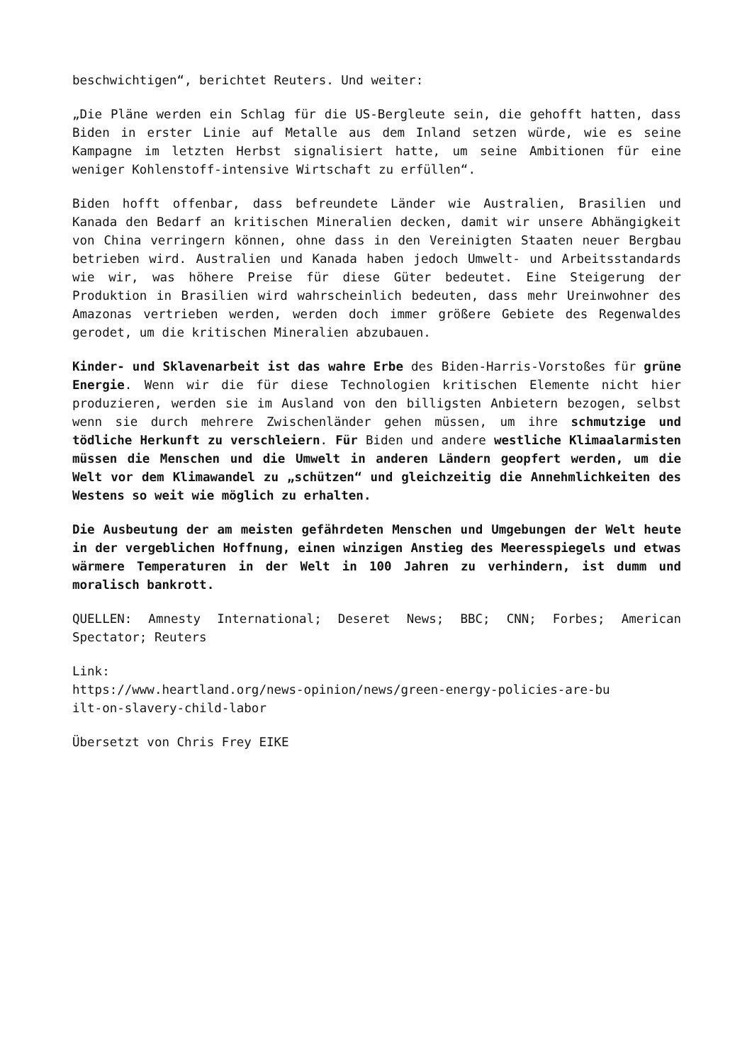beschwichtigen“, berichtet Reuters. Und weiter:
„Die Pläne werden ein Schlag für die US-Bergleute sein, die gehofft hatten, dass Biden in erster Linie auf Metalle aus dem Inland setzen würde, wie es seine Kampagne im letzten Herbst signalisiert hatte, um seine Ambitionen für eine weniger Kohlenstoff-intensive Wirtschaft zu erfüllen“.
Biden hofft offenbar, dass befreundete Länder wie Australien, Brasilien und Kanada den Bedarf an kritischen Mineralien decken, damit wir unsere Abhängigkeit von China verringern können, ohne dass in den Vereinigten Staaten neuer Bergbau betrieben wird. Australien und Kanada haben jedoch Umwelt- und Arbeitsstandards wie wir, was höhere Preise für diese Güter bedeutet. Eine Steigerung der Produktion in Brasilien wird wahrscheinlich bedeuten, dass mehr Ureinwohner des Amazonas vertrieben werden, werden doch immer größere Gebiete des Regenwaldes gerodet, um die kritischen Mineralien abzubauen.
Kinder- und Sklavenarbeit ist das wahre Erbe des Biden-Harris-Vorstoßes für grüne Energie. Wenn wir die für diese Technologien kritischen Elemente nicht hier produzieren, werden sie im Ausland von den billigsten Anbietern bezogen, selbst wenn sie durch mehrere Zwischenländer gehen müssen, um ihre schmutzige und tödliche Herkunft zu verschleiern. Für Biden und andere westliche Klimaalarmisten müssen die Menschen und die Umwelt in anderen Ländern geopfert werden, um die Welt vor dem Klimawandel zu „schützen“ und gleichzeitig die Annehmlichkeiten des Westens so weit wie möglich zu erhalten.
Die Ausbeutung der am meisten gefährdeten Menschen und Umgebungen der Welt heute in der vergeblichen Hoffnung, einen winzigen Anstieg des Meeresspiegels und etwas wärmere Temperaturen in der Welt in 100 Jahren zu verhindern, ist dumm und moralisch bankrott.
QUELLEN: Amnesty International; Deseret News; BBC; CNN; Forbes; American Spectator; Reuters
Link:
https://www.heartland.org/news-opinion/news/green-energy-policies-are-bu
ilt-on-slavery-child-labor
Übersetzt von Chris Frey EIKE